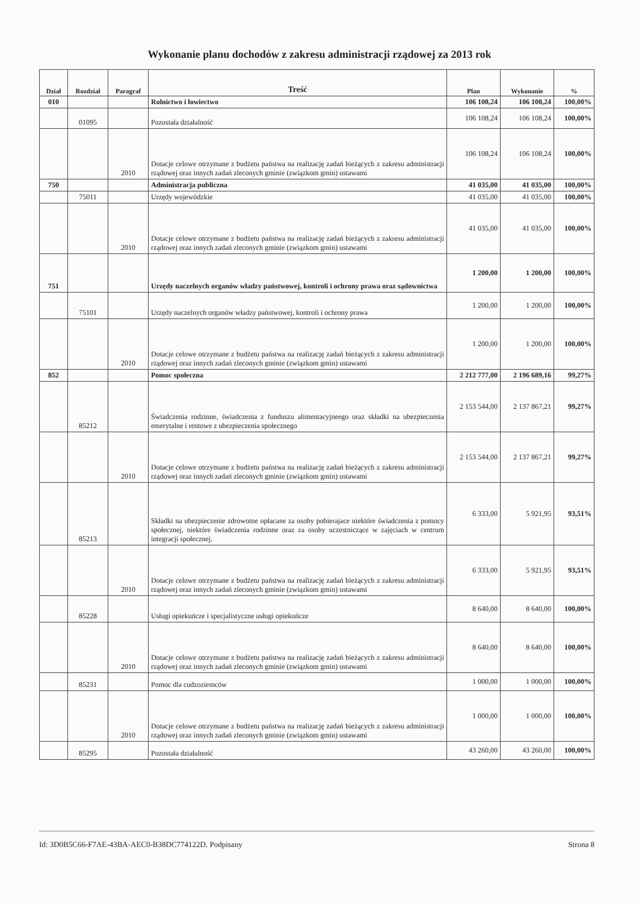Wykonanie planu dochodów z zakresu administracji rządowej za 2013 rok
| Dział | Rozdział | Paragraf | Treść | Plan | Wykonanie | % |
| --- | --- | --- | --- | --- | --- | --- |
| 010 | | | Rolnictwo i łowiectwo | 106 108,24 | 106 108,24 | 100,00% |
| | 01095 | | Pozostała działalność | 106 108,24 | 106 108,24 | 100,00% |
| | | 2010 | Dotacje celowe otrzymane z budżetu państwa na realizację zadań bieżących z zakresu administracji rządowej oraz innych zadań zleconych gminie (związkom gmin) ustawami | 106 108,24 | 106 108,24 | 100,00% |
| 750 | | | Administracja publiczna | 41 035,00 | 41 035,00 | 100,00% |
| | 75011 | | Urzędy wojewódzkie | 41 035,00 | 41 035,00 | 100,00% |
| | | 2010 | Dotacje celowe otrzymane z budżetu państwa na realizację zadań bieżących z zakresu administracji rządowej oraz innych zadań zleconych gminie (związkom gmin) ustawami | 41 035,00 | 41 035,00 | 100,00% |
| 751 | | | Urzędy naczelnych organów władzy państwowej, kontroli i ochrony prawa oraz sądownictwa | 1 200,00 | 1 200,00 | 100,00% |
| | 75101 | | Urzędy naczelnych organów władzy państwowej, kontroli i ochrony prawa | 1 200,00 | 1 200,00 | 100,00% |
| | | 2010 | Dotacje celowe otrzymane z budżetu państwa na realizację zadań bieżących z zakresu administracji rządowej oraz innych zadań zleconych gminie (związkom gmin) ustawami | 1 200,00 | 1 200,00 | 100,00% |
| 852 | | | Pomoc społeczna | 2 212 777,00 | 2 196 689,16 | 99,27% |
| | 85212 | | Świadczenia rodzinne, świadczenia z funduszu alimentacyjneego oraz składki na ubezpieczenia emerytalne i rentowe z ubezpieczenia społecznego | 2 153 544,00 | 2 137 867,21 | 99,27% |
| | | 2010 | Dotacje celowe otrzymane z budżetu państwa na realizację zadań bieżących z zakresu administracji rządowej oraz innych zadań zleconych gminie (związkom gmin) ustawami | 2 153 544,00 | 2 137 867,21 | 99,27% |
| | 85213 | | Składki na ubezpieczenie zdrowotne opłacane za osoby pobierajace niektóre świadczenia z pomocy społecznej, niektóre świadczenia rodzinne oraz za osoby uczestniczące w zajęciach w centrum integracji społecznej. | 6 333,00 | 5 921,95 | 93,51% |
| | | 2010 | Dotacje celowe otrzymane z budżetu państwa na realizację zadań bieżących z zakresu administracji rządowej oraz innych zadań zleconych gminie (związkom gmin) ustawami | 6 333,00 | 5 921,95 | 93,51% |
| | 85228 | | Usługi opiekuńcze i specjalistyczne usługi opiekuńcze | 8 640,00 | 8 640,00 | 100,00% |
| | | 2010 | Dotacje celowe otrzymane z budżetu państwa na realizację zadań bieżących z zakresu administracji rządowej oraz innych zadań zleconych gminie (związkom gmin) ustawami | 8 640,00 | 8 640,00 | 100,00% |
| | 85231 | | Pomoc dla cudzoziemców | 1 000,00 | 1 000,00 | 100,00% |
| | | 2010 | Dotacje celowe otrzymane z budżetu państwa na realizację zadań bieżących z zakresu administracji rządowej oraz innych zadań zleconych gminie (związkom gmin) ustawami | 1 000,00 | 1 000,00 | 100,00% |
| | 85295 | | Pozostała działalność | 43 260,00 | 43 260,00 | 100,00% |
Id: 3D0B5C66-F7AE-43BA-AEC0-B38DC774122D. Podpisany Strona 8